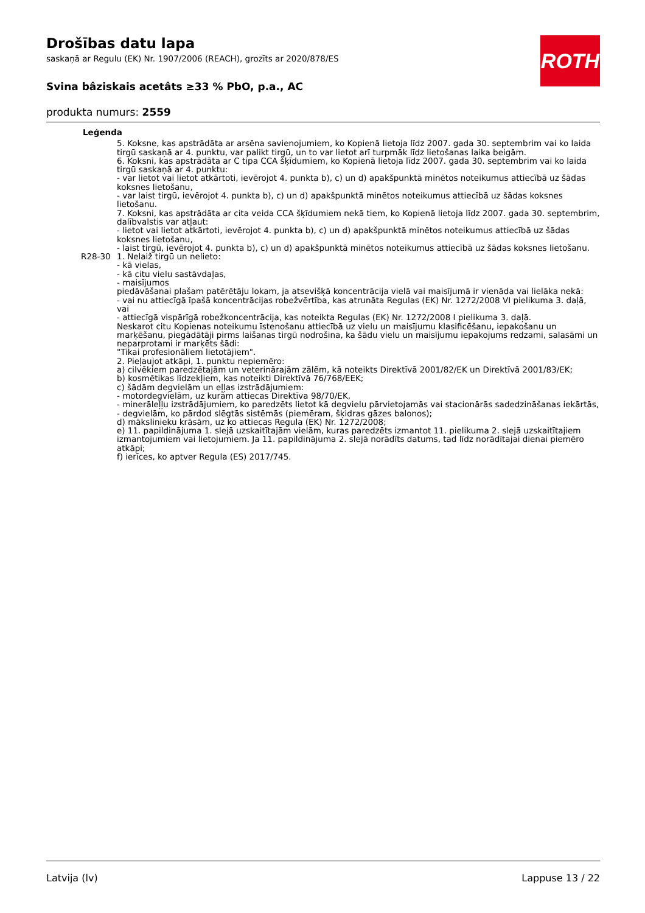ROTH
Drošības datu lapa
saskaņā ar Regulu (EK) Nr. 1907/2006 (REACH), grozīts ar 2020/878/ES
Svina bâziskais acetâts ≥33 % PbO, p.a., AC
produkta numurs: 2559
| Leģenda | |
| | 5. Koksne, kas apstrādāta ar arsēna savienojumiem, ko Kopienā lietoja līdz 2007. gada 30. septembrim vai ko laida tirgū saskaņā ar 4. punktu, var palikt tirgū, un to var lietot arī turpmāk līdz lietošanas laika beigām. 6. Koksni, kas apstrādāta ar C tipa CCA šķīdumiem, ko Kopienā lietoja līdz 2007. gada 30. septembrim vai ko laida tirgū saskaņā ar 4. punktu: - var lietot vai lietot atkārtoti, ievērojot 4. punkta b), c) un d) apakšpunktā minētos noteikumus attiecībā uz šādas koksnes lietošanu, - var laist tirgū, ievērojot 4. punkta b), c) un d) apakšpunktā minētos noteikumus attiecībā uz šādas koksnes lietošanu. 7. Koksni, kas apstrādāta ar cita veida CCA šķīdumiem nekā tiem, ko Kopienā lietoja līdz 2007. gada 30. septembrim, dalībvalstis var atļaut: - lietot vai lietot atkārtoti, ievērojot 4. punkta b), c) un d) apakšpunktā minētos noteikumus attiecībā uz šādas koksnes lietošanu, - laist tirgū, ievērojot 4. punkta b), c) un d) apakšpunktā minētos noteikumus attiecībā uz šādas koksnes lietošanu. |
| R28-30 | 1. Nelaiž tirgū un nelieto: - kā vielas, - kā citu vielu sastāvdaļas, - maisījumos piedāvāšanai plašam patērētāju lokam, ja atsevišķā koncentrācija vielā vai maisījumā ir vienāda vai lielāka nekā: - vai nu attiecīgā īpašā koncentrācijas robežvērtība, kas atrunāta Regulas (EK) Nr. 1272/2008 VI pielikuma 3. daļā, vai - attiecīgā vispārīgā robežkoncentrācija, kas noteikta Regulas (EK) Nr. 1272/2008 I pielikuma 3. daļā. Neskarot citu Kopienas noteikumu īstenošanu attiecībā uz vielu un maisījumu klasificēšanu, iepakošanu un marķēšanu, piegādātāji pirms laišanas tirgū nodrošina, ka šādu vielu un maisījumu iepakojums redzami, salasāmi un neparprotami ir marķēts šādi: "Tikai profesionāliem lietotājiem". 2. Pieļaujot atkāpi, 1. punktu nepiemēro: a) cilvēkiem paredzētajām un veterinārajām zālēm, kā noteikts Direktīvā 2001/82/EK un Direktīvā 2001/83/EK; b) kosmētikas līdzekļiem, kas noteikti Direktīvā 76/768/EEK; c) šādām degvielām un eļļas izstrādājumiem: - motordegvielām, uz kurām attiecas Direktīva 98/70/EK, - minerāleļļu izstrādājumiem, ko paredzēts lietot kā degvielu pārvietojamās vai stacionārās sadedzināšanas iekārtās, - degvielām, ko pārdod slēgtās sistēmās (piemēram, šķidras gāzes balonos); d) mākslinieku krāsām, uz ko attiecas Regula (EK) Nr. 1272/2008; e) 11. papildinājuma 1. slejā uzskaitītajām vielām, kuras paredzēts izmantot 11. pielikuma 2. slejā uzskaitītajiem izmantojumiem vai lietojumiem. Ja 11. papildinājuma 2. slejā norādīts datums, tad līdz norādītajai dienai piemēro atkāpi; f) ierīces, ko aptver Regula (ES) 2017/745. |
Latvija (lv) Lappuse 13 / 22